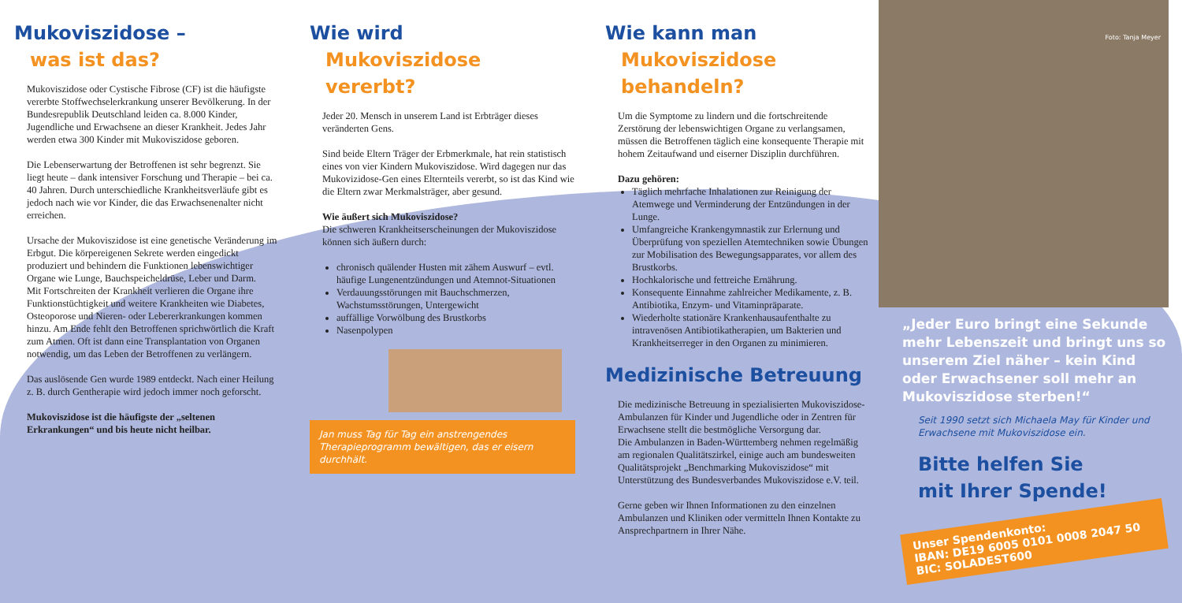Mukoviszidose –
was ist das?
Mukoviszidose oder Cystische Fibrose (CF) ist die häufigste vererbte Stoffwechselerkrankung unserer Bevölkerung. In der Bundesrepublik Deutschland leiden ca. 8.000 Kinder, Jugendliche und Erwachsene an dieser Krankheit. Jedes Jahr werden etwa 300 Kinder mit Mukoviszidose geboren.
Die Lebenserwartung der Betroffenen ist sehr begrenzt. Sie liegt heute – dank intensiver Forschung und Therapie – bei ca. 40 Jahren. Durch unterschiedliche Krankheitsverläufe gibt es jedoch nach wie vor Kinder, die das Erwachsenenalter nicht erreichen.
Ursache der Mukoviszidose ist eine genetische Veränderung im Erbgut. Die körpereigenen Sekrete werden eingedickt produziert und behindern die Funktionen lebenswichtiger Organe wie Lunge, Bauchspeicheldrüse, Leber und Darm.
Mit Fortschreiten der Krankheit verlieren die Organe ihre Funktionstüchtigkeit und weitere Krankheiten wie Diabetes, Osteoporose und Nieren- oder Lebererkrankungen kommen hinzu. Am Ende fehlt den Betroffenen sprichwörtlich die Kraft zum Atmen. Oft ist dann eine Transplantation von Organen notwendig, um das Leben der Betroffenen zu verlängern.
Das auslösende Gen wurde 1989 entdeckt. Nach einer Heilung z. B. durch Gentherapie wird jedoch immer noch geforscht.
Mukoviszidose ist die häufigste der „seltenen Erkrankungen“ und bis heute nicht heilbar.
Wie wird
Mukoviszidose vererbt?
Jeder 20. Mensch in unserem Land ist Erbträger dieses veränderten Gens.
Sind beide Eltern Träger der Erbmerkmale, hat rein statistisch eines von vier Kindern Mukoviszidose. Wird dagegen nur das Mukovizidose-Gen eines Elternteils vererbt, so ist das Kind wie die Eltern zwar Merkmalsträger, aber gesund.
Wie äußert sich Mukoviszidose?
Die schweren Krankheitserscheinungen der Mukoviszidose können sich äußern durch:
chronisch quälender Husten mit zähem Auswurf – evtl. häufige Lungenentzündungen und Atemnot-Situationen
Verdauungsstörungen mit Bauchschmerzen, Wachstumsstörungen, Untergewicht
auffällige Vorwölbung des Brustkorbs
Nasenpolypen
Jan muss Tag für Tag ein anstrengendes Therapieprogramm bewältigen, das er eisern durchhält.
Wie kann man
Mukoviszidose behandeln?
Um die Symptome zu lindern und die fortschreitende Zerstörung der lebenswichtigen Organe zu verlangsamen, müssen die Betroffenen täglich eine konsequente Therapie mit hohem Zeitaufwand und eiserner Disziplin durchführen.
Dazu gehören:
Täglich mehrfache Inhalationen zur Reinigung der Atemwege und Verminderung der Entzündungen in der Lunge.
Umfangreiche Krankengymnastik zur Erlernung und Überprüfung von speziellen Atemtechniken sowie Übungen zur Mobilisation des Bewegungsapparates, vor allem des Brustkorbs.
Hochkalorische und fettreiche Ernährung.
Konsequente Einnahme zahlreicher Medikamente, z. B. Antibiotika, Enzym- und Vitaminpräparate.
Wiederholte stationäre Krankenhausaufenthalte zu intravenösen Antibiotikatherapien, um Bakterien und Krankheitserreger in den Organen zu minimieren.
Medizinische Betreuung
Die medizinische Betreuung in spezialisierten Mukoviszidose-Ambulanzen für Kinder und Jugendliche oder in Zentren für Erwachsene stellt die bestmögliche Versorgung dar.
Die Ambulanzen in Baden-Württemberg nehmen regelmäßig am regionalen Qualitätszirkel, einige auch am bundesweiten Qualitätsprojekt „Benchmarking Mukoviszidose“ mit Unterstützung des Bundesverbandes Mukoviszidose e.V. teil.
Gerne geben wir Ihnen Informationen zu den einzelnen Ambulanzen und Kliniken oder vermitteln Ihnen Kontakte zu Ansprechpartnern in Ihrer Nähe.
Foto: Tanja Meyer
„Jeder Euro bringt eine Sekunde mehr Lebenszeit und bringt uns so unserem Ziel näher – kein Kind oder Erwachsener soll mehr an Mukoviszidose sterben!“
Seit 1990 setzt sich Michaela May für Kinder und Erwachsene mit Mukoviszidose ein.
Bitte helfen Sie
mit Ihrer Spende!
Unser Spendenkonto:
IBAN: DE19 6005 0101 0008 2047 50
BIC: SOLADEST600